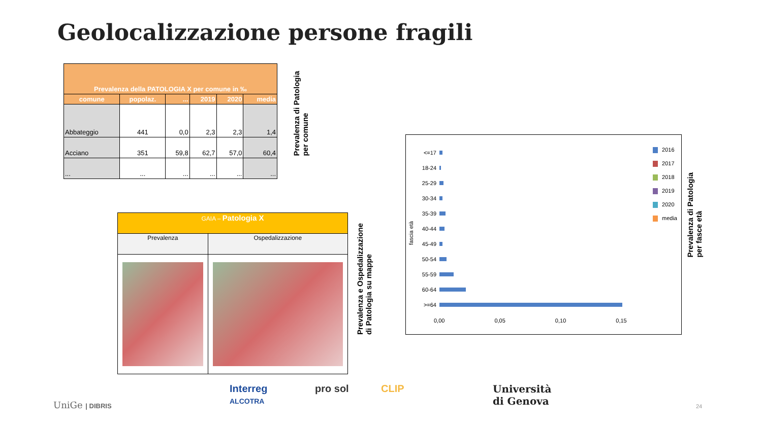Geolocalizzazione persone fragili
| Prevalenza della PATOLOGIA X per comune in ‰ | | | | | |
| --- | --- | --- | --- | --- | --- |
| comune | popolaz. | ... | 2019 | 2020 | media |
| Abbateggio | 441 | 0,0 | 2,3 | 2,3 | 1,4 |
| Acciano | 351 | 59,8 | 62,7 | 57,0 | 60,4 |
| ... | ... | ... | ... | ... | ... |
Prevalenza di Patologia
per comune
| GAIA – Patologia X | |
| Prevalenza | Ospedalizzazione |
Prevalenza e Ospedalizzazione
di Patologia su mappe
<=17
18-24
25-29
30-34
35-39
40-44
45-49
50-54
55-59
60-64
>=64
0,00 0,05 0,10 0,15
fascia età
2016
2017
2018
2019
2020
media
Prevalenza di Patologia
per fasce età
UniGe | DIBRIS
Interreg
ALCOTRA
pro sol CLIP
Università
di Genova
24